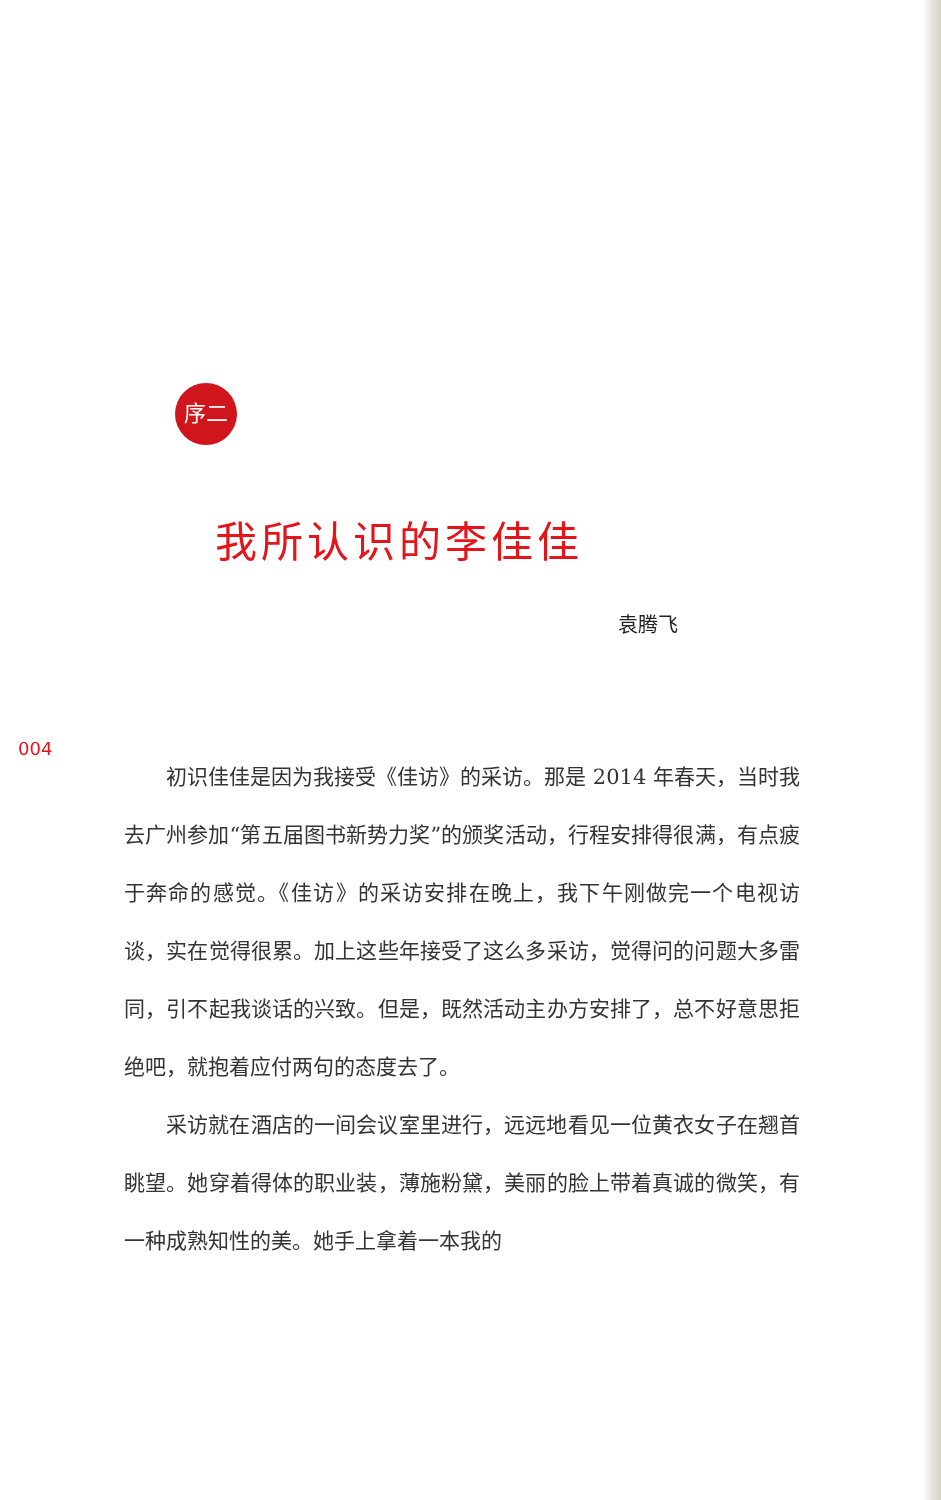序二
我所认识的李佳佳
袁腾飞
004
初识佳佳是因为我接受《佳访》的采访。那是 2014 年春天，当时我去广州参加“第五届图书新势力奖”的颁奖活动，行程安排得很满，有点疲于奔命的感觉。《佳访》的采访安排在晚上，我下午刚做完一个电视访谈，实在觉得很累。加上这些年接受了这么多采访，觉得问的问题大多雷同，引不起我谈话的兴致。但是，既然活动主办方安排了，总不好意思拒绝吧，就抱着应付两句的态度去了。
采访就在酒店的一间会议室里进行，远远地看见一位黄衣女子在翘首眺望。她穿着得体的职业装，薄施粉黛，美丽的脸上带着真诚的微笑，有一种成熟知性的美。她手上拿着一本我的